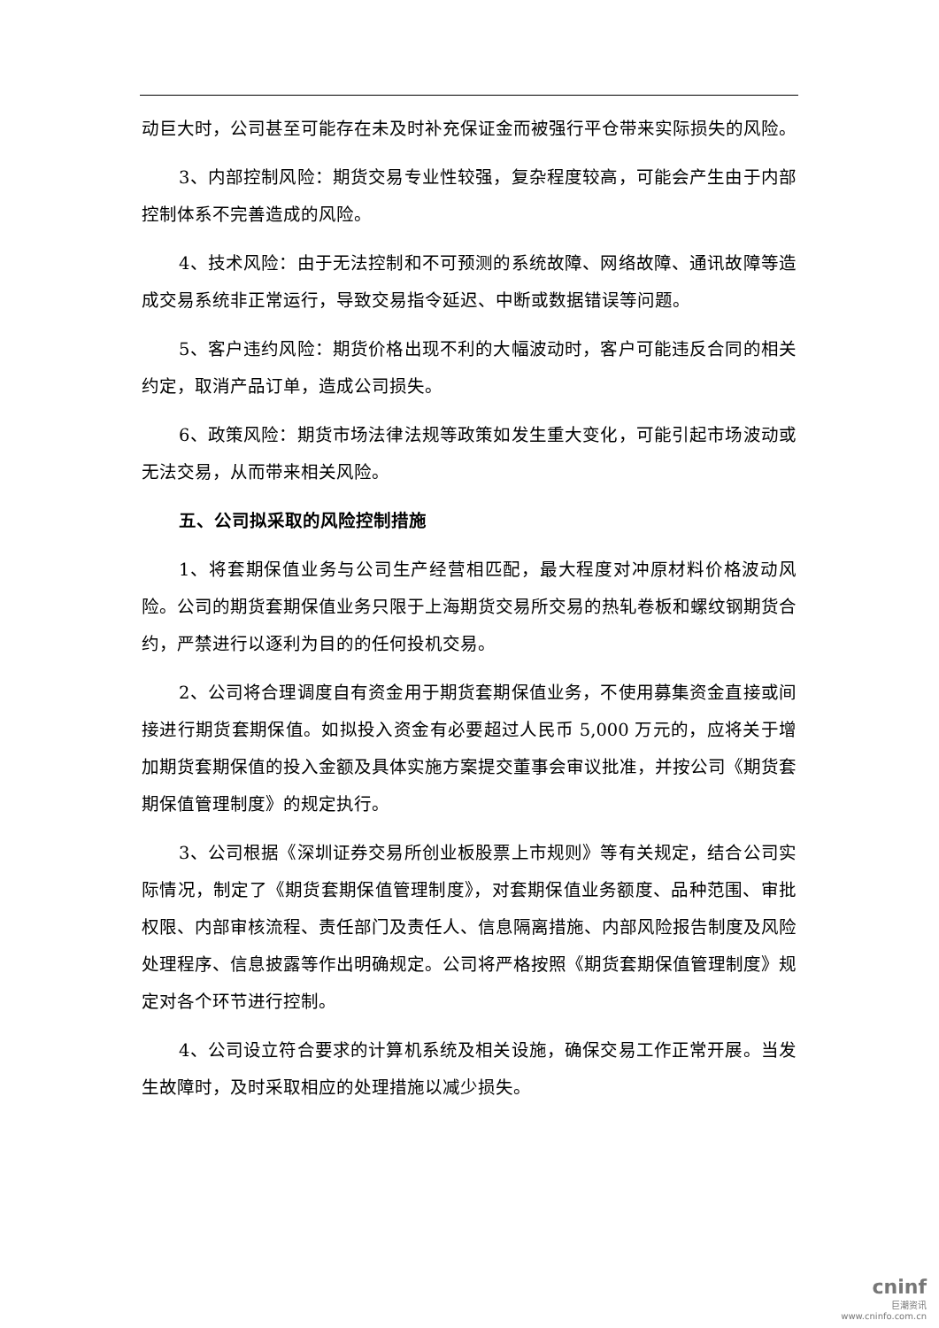动巨大时，公司甚至可能存在未及时补充保证金而被强行平仓带来实际损失的风险。
3、内部控制风险：期货交易专业性较强，复杂程度较高，可能会产生由于内部控制体系不完善造成的风险。
4、技术风险：由于无法控制和不可预测的系统故障、网络故障、通讯故障等造成交易系统非正常运行，导致交易指令延迟、中断或数据错误等问题。
5、客户违约风险：期货价格出现不利的大幅波动时，客户可能违反合同的相关约定，取消产品订单，造成公司损失。
6、政策风险：期货市场法律法规等政策如发生重大变化，可能引起市场波动或无法交易，从而带来相关风险。
五、公司拟采取的风险控制措施
1、将套期保值业务与公司生产经营相匹配，最大程度对冲原材料价格波动风险。公司的期货套期保值业务只限于上海期货交易所交易的热轧卷板和螺纹钢期货合约，严禁进行以逐利为目的的任何投机交易。
2、公司将合理调度自有资金用于期货套期保值业务，不使用募集资金直接或间接进行期货套期保值。如拟投入资金有必要超过人民币 5,000 万元的，应将关于增加期货套期保值的投入金额及具体实施方案提交董事会审议批准，并按公司《期货套期保值管理制度》的规定执行。
3、公司根据《深圳证券交易所创业板股票上市规则》等有关规定，结合公司实际情况，制定了《期货套期保值管理制度》，对套期保值业务额度、品种范围、审批权限、内部审核流程、责任部门及责任人、信息隔离措施、内部风险报告制度及风险处理程序、信息披露等作出明确规定。公司将严格按照《期货套期保值管理制度》规定对各个环节进行控制。
4、公司设立符合要求的计算机系统及相关设施，确保交易工作正常开展。当发生故障时，及时采取相应的处理措施以减少损失。
cninf
巨潮资讯
www.cninfo.com.cn